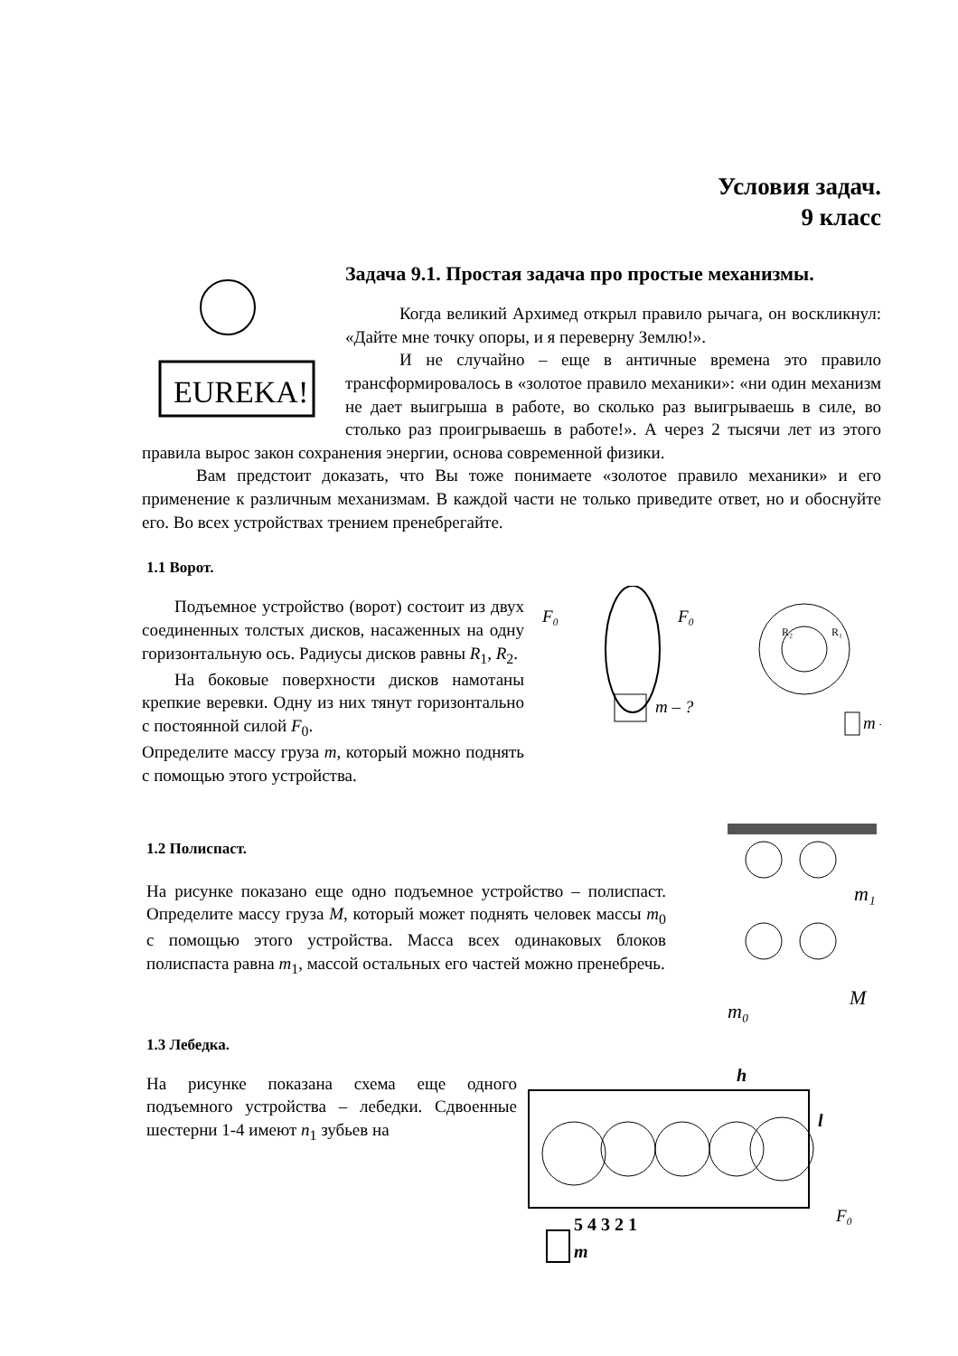Условия задач.
9 класс
EUREKA!
Задача 9.1. Простая задача про простые механизмы.
Когда великий Архимед открыл правило рычага, он воскликнул: «Дайте мне точку опоры, и я переверну Землю!».
И не случайно – еще в античные времена это правило трансформировалось в «золотое правило механики»: «ни один механизм не дает выигрыша в работе, во сколько раз выигрываешь в силе, во столько раз проигрываешь в работе!». А через 2 тысячи лет из этого правила вырос закон сохранения энергии, основа современной физики.
Вам предстоит доказать, что Вы тоже понимаете «золотое правило механики» и его применение к различным механизмам. В каждой части не только приведите ответ, но и обоснуйте его. Во всех устройствах трением пренебрегайте.
1.1 Ворот.
F₀
m – ?
R₂
R₁
F₀
m – ?
Подъемное устройство (ворот) состоит из двух соединенных толстых дисков, насаженных на одну горизонтальную ось. Радиусы дисков равны R<sub>1</sub>, R<sub>2</sub>.
На боковые поверхности дисков намотаны крепкие веревки. Одну из них тянут горизонтально с постоянной силой F<sub>0</sub>.
Определите массу груза m, который можно поднять с помощью этого устройства.
m₁
M
m₀
1.2 Полиспаст.
На рисунке показано еще одно подъемное устройство – полиспаст. Определите массу груза M, который может поднять человек массы m<sub>0</sub> с помощью этого устройства. Масса всех одинаковых блоков полиспаста равна m<sub>1</sub>, массой остальных его частей можно пренебречь.
1.3 Лебедка.
h
l
F₀
5 4 3 2 1
m
На рисунке показана схема еще одного подъемного устройства – лебедки. Сдвоенные шестерни 1-4 имеют n<sub>1</sub> зубьев на